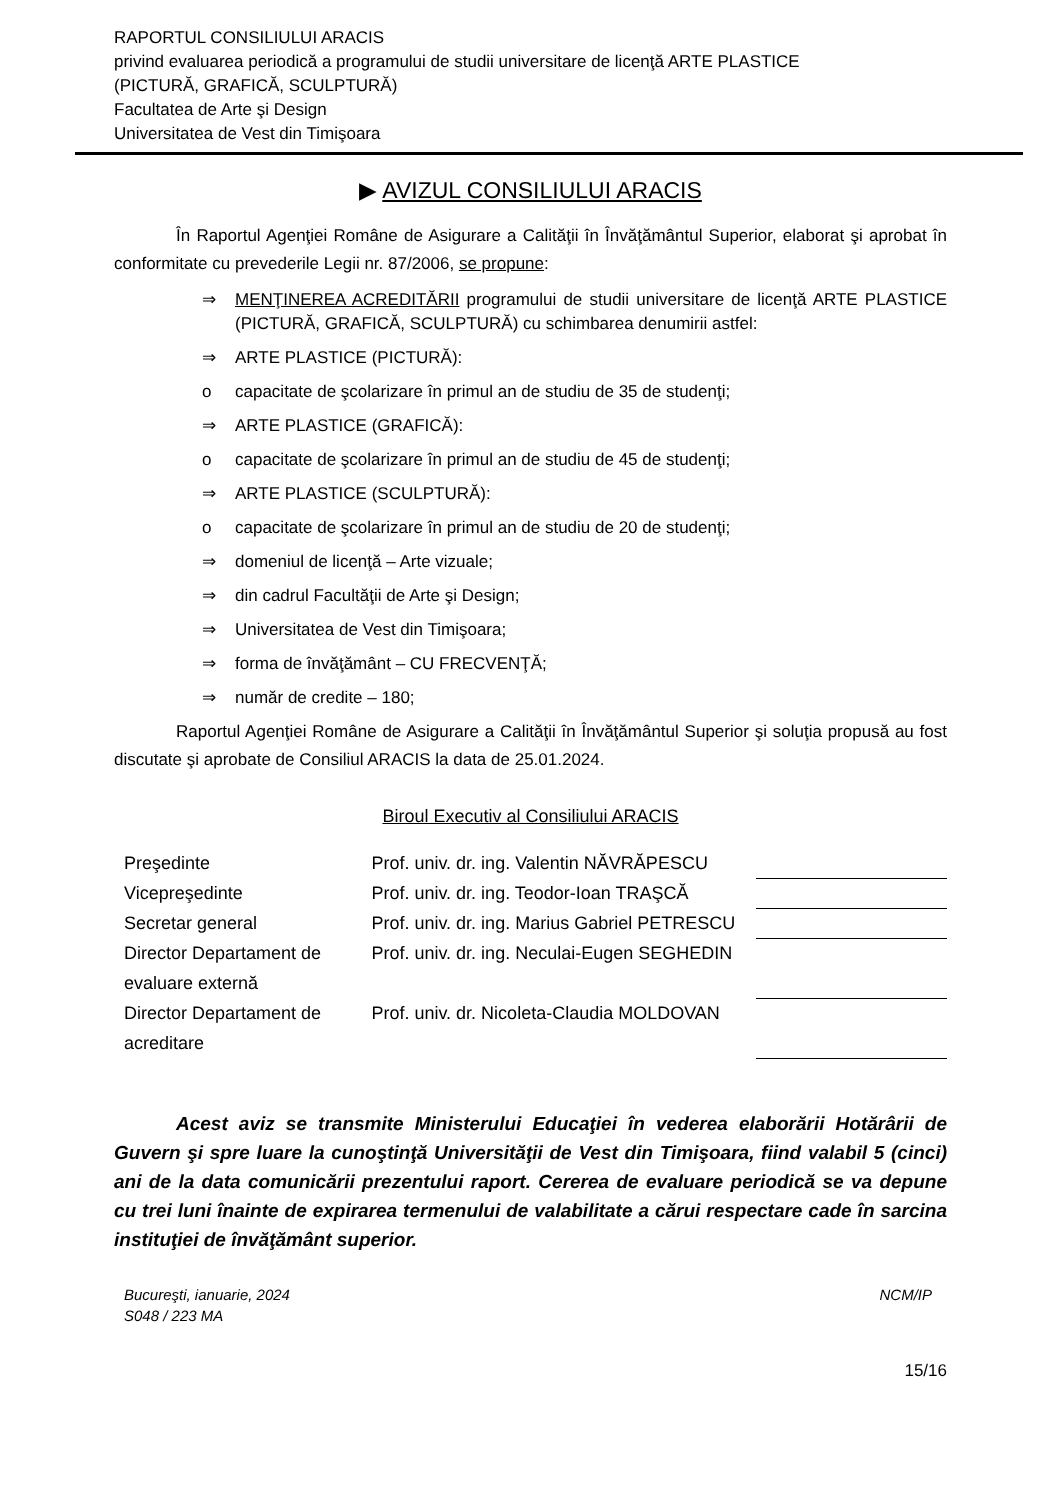RAPORTUL CONSILIULUI ARACIS
privind evaluarea periodică a programului de studii universitare de licenţă ARTE PLASTICE
(PICTURĂ, GRAFICĂ, SCULPTURĂ)
Facultatea de Arte şi Design
Universitatea de Vest din Timişoara
▶ AVIZUL CONSILIULUI ARACIS
În Raportul Agenţiei Române de Asigurare a Calităţii în Învăţământul Superior, elaborat şi aprobat în conformitate cu prevederile Legii nr. 87/2006, se propune:
⇒ MENŢINEREA ACREDITĂRII programului de studii universitare de licenţă ARTE PLASTICE (PICTURĂ, GRAFICĂ, SCULPTURĂ) cu schimbarea denumirii astfel:
⇒ ARTE PLASTICE (PICTURĂ):
o capacitate de şcolarizare în primul an de studiu de 35 de studenţi;
⇒ ARTE PLASTICE (GRAFICĂ):
o capacitate de şcolarizare în primul an de studiu de 45 de studenţi;
⇒ ARTE PLASTICE (SCULPTURĂ):
o capacitate de şcolarizare în primul an de studiu de 20 de studenţi;
⇒ domeniul de licenţă – Arte vizuale;
⇒ din cadrul Facultăţii de Arte şi Design;
⇒ Universitatea de Vest din Timişoara;
⇒ forma de învăţământ – CU FRECVENŢĂ;
⇒ număr de credite – 180;
Raportul Agenţiei Române de Asigurare a Calităţii în Învăţământul Superior şi soluţia propusă au fost discutate şi aprobate de Consiliul ARACIS la data de 25.01.2024.
Biroul Executiv al Consiliului ARACIS
| Preşedinte | Prof. univ. dr. ing. Valentin NĂVRĂPESCU | |
| Vicepreşedinte | Prof. univ. dr. ing. Teodor-Ioan TRAŞCĂ | |
| Secretar general | Prof. univ. dr. ing. Marius Gabriel PETRESCU | |
| Director Departament de evaluare externă | Prof. univ. dr. ing. Neculai-Eugen SEGHEDIN | |
| Director Departament de acreditare | Prof. univ. dr. Nicoleta-Claudia MOLDOVAN | |
Acest aviz se transmite Ministerului Educaţiei în vederea elaborării Hotărârii de Guvern şi spre luare la cunoştinţă Universităţii de Vest din Timişoara, fiind valabil 5 (cinci) ani de la data comunicării prezentului raport. Cererea de evaluare periodică se va depune cu trei luni înainte de expirarea termenului de valabilitate a cărui respectare cade în sarcina instituţiei de învăţământ superior.
Bucureşti, ianuarie, 2024
S048 / 223 MA
NCM/IP
15/16